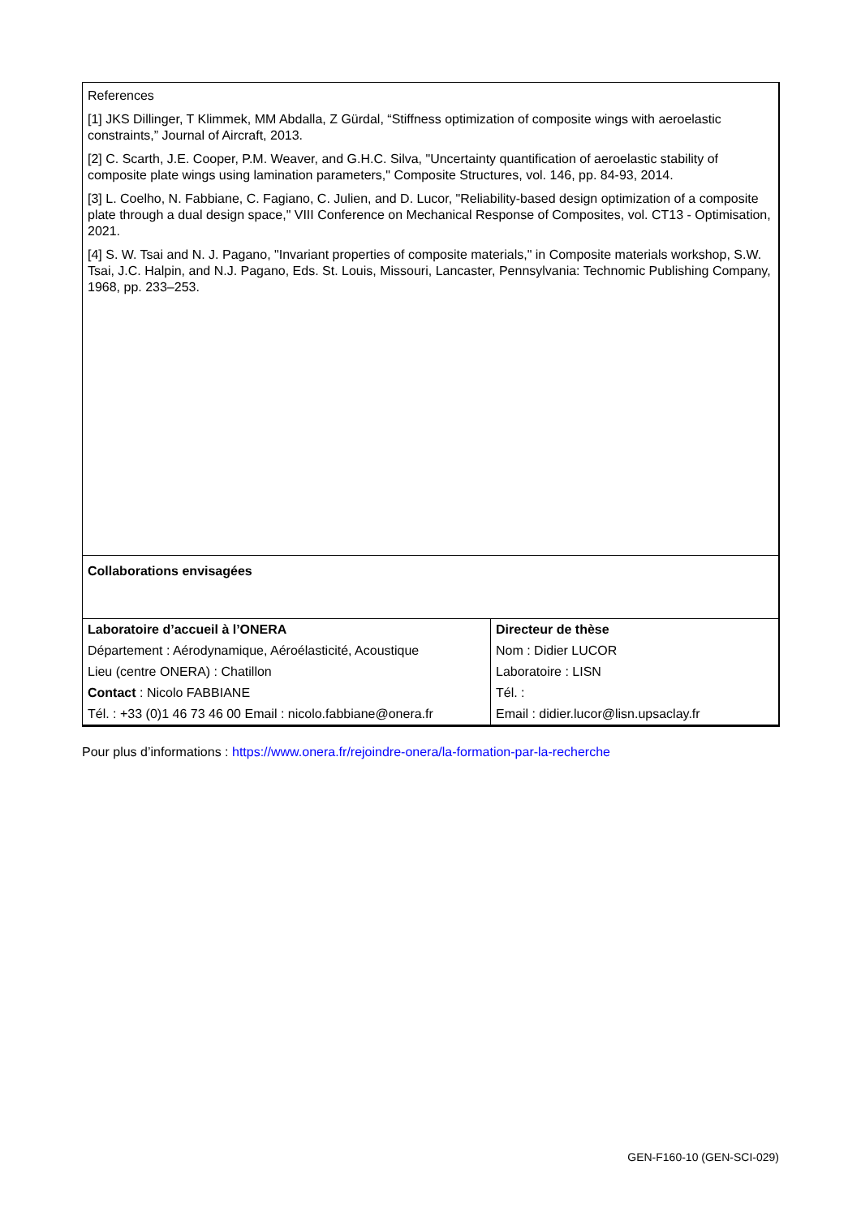References
[1] JKS Dillinger, T Klimmek, MM Abdalla, Z Gürdal, “Stiffness optimization of composite wings with aeroelastic constraints,” Journal of Aircraft, 2013.
[2] C. Scarth, J.E. Cooper, P.M. Weaver, and G.H.C. Silva, "Uncertainty quantification of aeroelastic stability of composite plate wings using lamination parameters," Composite Structures, vol. 146, pp. 84-93, 2014.
[3] L. Coelho, N. Fabbiane, C. Fagiano, C. Julien, and D. Lucor, "Reliability-based design optimization of a composite plate through a dual design space," VIII Conference on Mechanical Response of Composites, vol. CT13 - Optimisation, 2021.
[4] S. W. Tsai and N. J. Pagano, "Invariant properties of composite materials," in Composite materials workshop, S.W. Tsai, J.C. Halpin, and N.J. Pagano, Eds. St. Louis, Missouri, Lancaster, Pennsylvania: Technomic Publishing Company, 1968, pp. 233–253.
Collaborations envisagées
| Laboratoire d’accueil à l’ONERA | Directeur de thèse |
| Département : Aérodynamique, Aéroélasticité, Acoustique | Nom : Didier LUCOR |
| Lieu (centre ONERA) : Chatillon | Laboratoire : LISN |
| Contact : Nicolo FABBIANE | Tél. : |
| Tél. : +33 (0)1 46 73 46 00 Email : nicolo.fabbiane@onera.fr | Email : didier.lucor@lisn.upsaclay.fr |
Pour plus d’informations : https://www.onera.fr/rejoindre-onera/la-formation-par-la-recherche
GEN-F160-10 (GEN-SCI-029)